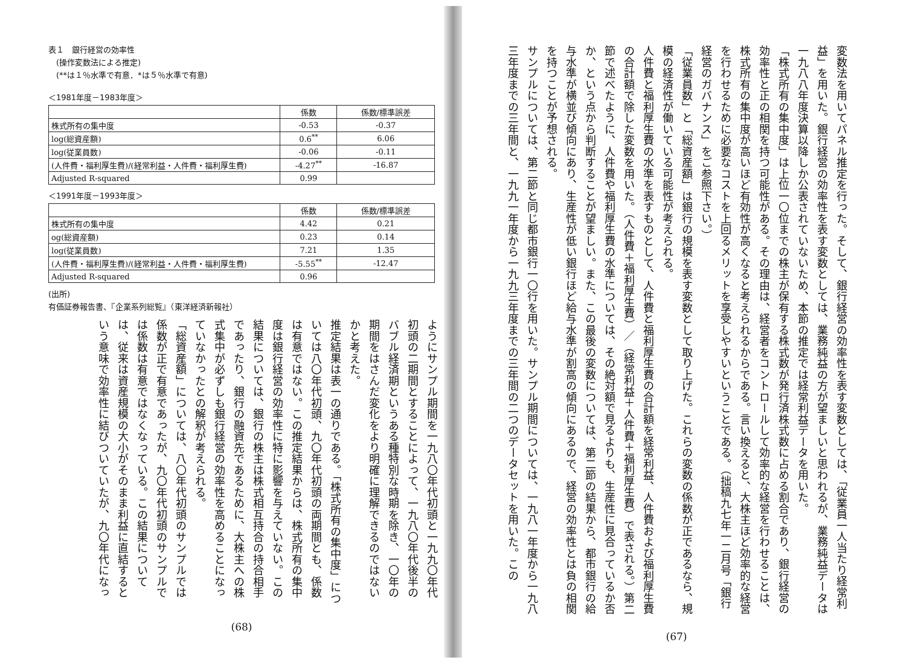変数法を用いてパネル推定を行った。そして、銀行経営の効率性を表す変数としては、「従業員一人当たり経常利益」を用いた。銀行経営の効率性を表す変数としては、業務純益の方が望ましいと思われるが、業務純益データは一九八八年度決算以降しか公表されていないため、本節の推定では経常利益データを用いた。
「株式所有の集中度」は上位一〇位までの株主が保有する株式数が発行済株式数に占める割合であり、銀行経営の効率性と正の相関を持つ可能性がある。その理由は、経営者をコントロールして効率的な経営を行わせることは、株式所有の集中度が高いほど有効性が高くなると考えられるからである。言い換えると、大株主ほど効率的な経営を行わせるために必要なコストを上回るメリットを享受しやすいということである。（拙稿九七年一二月号「銀行経営のガバナンス」をご参照下さい。）
「従業員数」と「総資産額」は銀行の規模を表す変数として取り上げた。これらの変数の係数が正であるなら、規模の経済性が働いている可能性が考えられる。
人件費と福利厚生費の水準を表すものとして、人件費と福利厚生費の合計額を経常利益、人件費および福利厚生費の合計額で除した変数を用いた。（人件費＋福利厚生費）／（経常利益＋人件費＋福利厚生費）で表される。）第二節で述べたように、人件費や福利厚生費の水準については、その絶対額で見るよりも、生産性に見合っているか否か、という点から判断することが望ましい。また、この最後の変数については、第二節の結果から、都市銀行の給与水準が横並び傾向にあり、生産性が低い銀行ほど給与水準が割高の傾向にあるので、経営の効率性とは負の相関を持つことが予想される。
サンプルについては、第二節と同じ都市銀行一〇行を用いた。サンプル期間については、一九八一年度から一九八三年度までの三年間と、一九九一年度から一九九三年度までの三年間の二つのデータセットを用いた。この
(67)
表１　銀行経営の効率性
　(操作変数法による推定)
　(**は１％水準で有意．*は５％水準で有意)
＜1981年度－1983年度＞
| | 係数 | 係数/標準誤差 |
| --- | --- | --- |
| 株式所有の集中度 | -0.53 | -0.37 |
| log(総資産額) | 0.6<sup>**</sup> | 6.06 |
| log(従業員数) | -0.06 | -0.11 |
| (人件費・福利厚生費)/(経常利益・人件費・福利厚生費) | -4.27<sup>**</sup> | -16.87 |
| Adjusted R-squared | 0.99 | |
＜1991年度－1993年度＞
| | 係数 | 係数/標準誤差 |
| --- | --- | --- |
| 株式所有の集中度 | 4.42 | 0.21 |
| og(総資産額) | 0.23 | 0.14 |
| log(従業員数) | 7.21 | 1.35 |
| (人件費・福利厚生費)/(経常利益・人件費・福利厚生費) | -5.55<sup>**</sup> | -12.47 |
| Adjusted R-squared | 0.96 | |
(出所)
有価証券報告書、『企業系列総覧』（東洋経済新報社）
ようにサンプル期間を一九八〇年代初頭と一九九〇年代初頭の二期間とすることによって、一九八〇年代後半のバブル経済期というある種特別な時期を除き、一〇年の期間をはさんだ変化をより明確に理解できるのではないかと考えた。
推定結果は表一の通りである。「株式所有の集中度」については八〇年代初頭、九〇年代初頭の両期間とも、係数は有意ではない。この推定結果からは、株式所有の集中度は銀行経営の効率性に特に影響を与えていない。この結果については、銀行の株主は株式相互持合の持合相手であったり、銀行の融資先であるために、大株主への株式集中が必ずしも銀行経営の効率性を高めることになっていなかったとの解釈が考えられる。
「総資産額」については、八〇年代初頭のサンプルでは係数が正で有意であったが、九〇年代初頭のサンプルでは係数は有意ではなくなっている。この結果については、従来は資産規模の大小がそのまま利益に直結するという意味で効率性に結びついていたが、九〇年代になっ
(68)